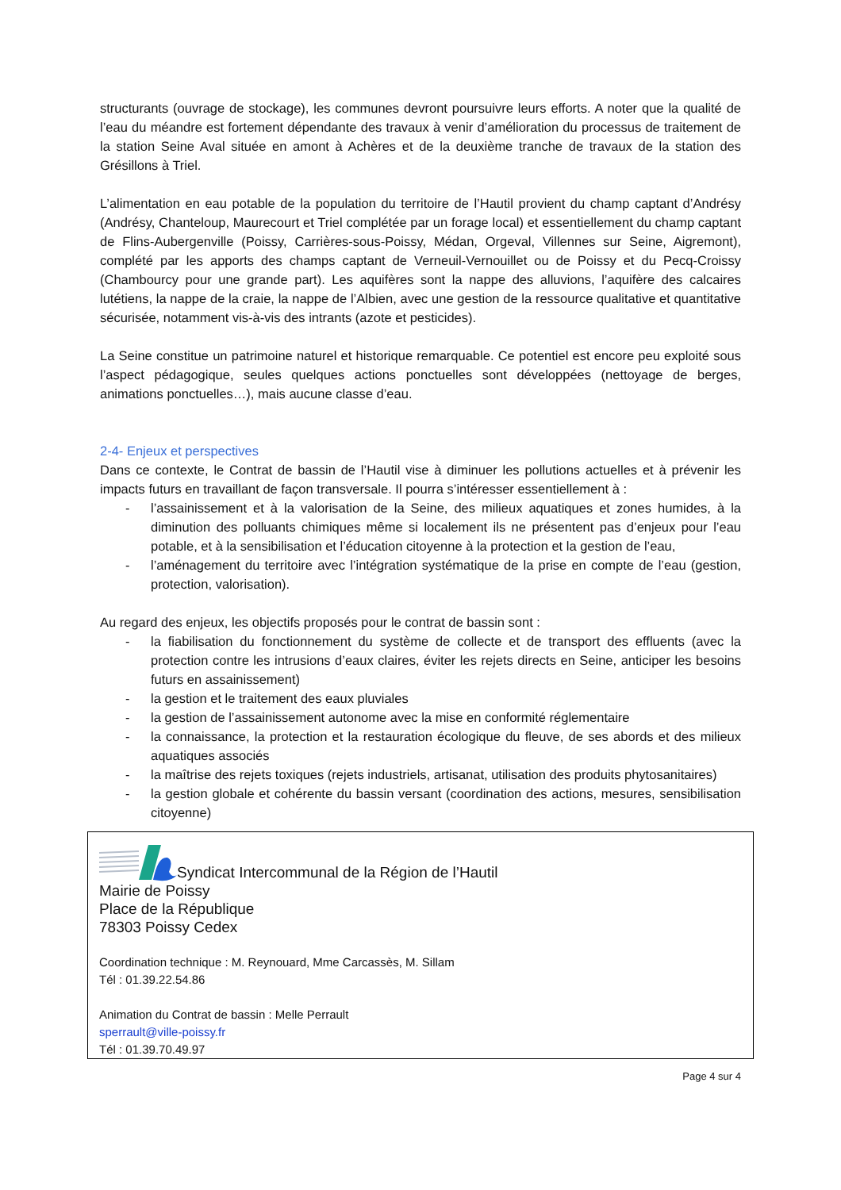structurants (ouvrage de stockage), les communes devront poursuivre leurs efforts. A noter que la qualité de l’eau du méandre est fortement dépendante des travaux à venir d’amélioration du processus de traitement de la station Seine Aval située en amont à Achères et de la deuxième tranche de travaux de la station des Grésillons à Triel.
L’alimentation en eau potable de la population du territoire de l’Hautil provient du champ captant d’Andrésy (Andrésy, Chanteloup, Maurecourt et Triel complétée par un forage local) et essentiellement du champ captant de Flins-Aubergenville (Poissy, Carrières-sous-Poissy, Médan, Orgeval, Villennes sur Seine, Aigremont), complété par les apports des champs captant de Verneuil-Vernouillet ou de Poissy et du Pecq-Croissy (Chambourcy pour une grande part). Les aquifères sont la nappe des alluvions, l’aquifère des calcaires lutétiens, la nappe de la craie, la nappe de l’Albien, avec une gestion de la ressource qualitative et quantitative sécurisée, notamment vis-à-vis des intrants (azote et pesticides).
La Seine constitue un patrimoine naturel et historique remarquable. Ce potentiel est encore peu exploité sous l’aspect pédagogique, seules quelques actions ponctuelles sont développées (nettoyage de berges, animations ponctuelles…), mais aucune classe d’eau.
2-4- Enjeux et perspectives
Dans ce contexte, le Contrat de bassin de l’Hautil vise à diminuer les pollutions actuelles et à prévenir les impacts futurs en travaillant de façon transversale. Il pourra s’intéresser essentiellement à :
- l’assainissement et à la valorisation de la Seine, des milieux aquatiques et zones humides, à la diminution des polluants chimiques même si localement ils ne présentent pas d’enjeux pour l’eau potable, et à la sensibilisation et l’éducation citoyenne à la protection et la gestion de l’eau,
- l’aménagement du territoire avec l’intégration systématique de la prise en compte de l’eau (gestion, protection, valorisation).
Au regard des enjeux, les objectifs proposés pour le contrat de bassin sont :
- la fiabilisation du fonctionnement du système de collecte et de transport des effluents (avec la protection contre les intrusions d’eaux claires, éviter les rejets directs en Seine, anticiper les besoins futurs en assainissement)
- la gestion et le traitement des eaux pluviales
- la gestion de l’assainissement autonome avec la mise en conformité réglementaire
- la connaissance, la protection et la restauration écologique du fleuve, de ses abords et des milieux aquatiques associés
- la maîtrise des rejets toxiques (rejets industriels, artisanat, utilisation des produits phytosanitaires)
- la gestion globale et cohérente du bassin versant (coordination des actions, mesures, sensibilisation citoyenne)
Syndicat Intercommunal de la Région de l’Hautil
Mairie de Poissy
Place de la République
78303 Poissy Cedex
Coordination technique : M. Reynouard, Mme Carcassès, M. Sillam
Tél : 01.39.22.54.86
Animation du Contrat de bassin : Melle Perrault
sperrault@ville-poissy.fr
Tél : 01.39.70.49.97
Page 4 sur 4